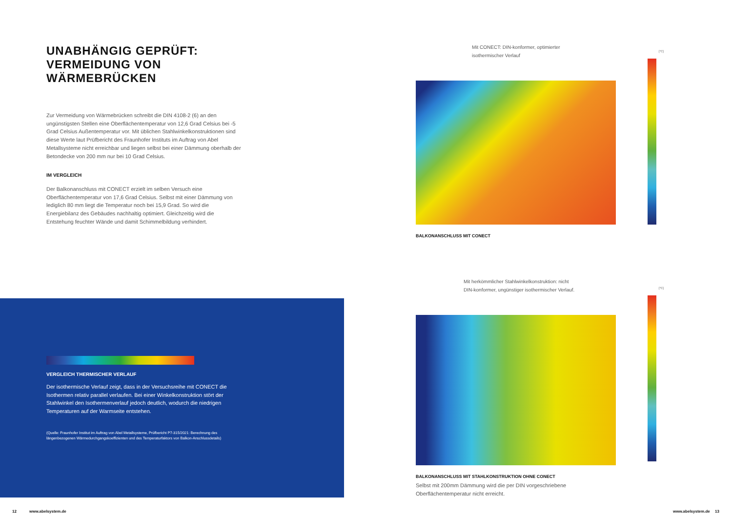UNABHÄNGIG GEPRÜFT:
VERMEIDUNG VON
WÄRMEBRÜCKEN
Zur Vermeidung von Wärmebrücken schreibt die DIN 4108-2 (6) an den ungünstigsten Stellen eine Oberflächentemperatur von 12,6 Grad Celsius bei -5 Grad Celsius Außentemperatur vor. Mit üblichen Stahlwinkelkonstruktionen sind diese Werte laut Prüfbericht des Fraunhofer Instituts im Auftrag von Abel Metallsysteme nicht erreichbar und liegen selbst bei einer Dämmung oberhalb der Betondecke von 200 mm nur bei 10 Grad Celsius.
IM VERGLEICH
Der Balkonanschluss mit CONECT erzielt im selben Versuch eine Oberflächentemperatur von 17,6 Grad Celsius. Selbst mit einer Dämmung von lediglich 80 mm liegt die Temperatur noch bei 15,9 Grad. So wird die Energiebilanz des Gebäudes nachhaltig optimiert. Gleichzeitig wird die Entstehung feuchter Wände und damit Schimmelbildung verhindert.
VERGLEICH THERMISCHER VERLAUF
Der isothermische Verlauf zeigt, dass in der Versuchsreihe mit CONECT die Isothermen relativ parallel verlaufen. Bei einer Winkelkonstruktion stört der Stahlwinkel den Isothermenverlauf jedoch deutlich, wodurch die niedrigen Temperaturen auf der Warmseite entstehen.
(Quelle: Fraunhofer Institut im Auftrag von Abel Metallsysteme, Prüfbericht P7-315/2021: Berechnung des längenbezogenen Wärmedurchgangskoeffizienten und des Temperaturfaktors von Balkon-Anschlussdetails)
12 www.abelsystem.de
Mit CONECT: DIN-konformer, optimierter
isothermischer Verlauf
[°C]
BALKONANSCHLUSS MIT CONECT
Mit herkömmlicher Stahlwinkelkonstruktion: nicht
DIN-konformer, ungünstiger isothermischer Verlauf.
[°C]
BALKONANSCHLUSS MIT STAHLKONSTRUKTION OHNE CONECT
Selbst mit 200mm Dämmung wird die per DIN vorgeschriebene
Oberflächentemperatur nicht erreicht.
www.abelsystem.de 13